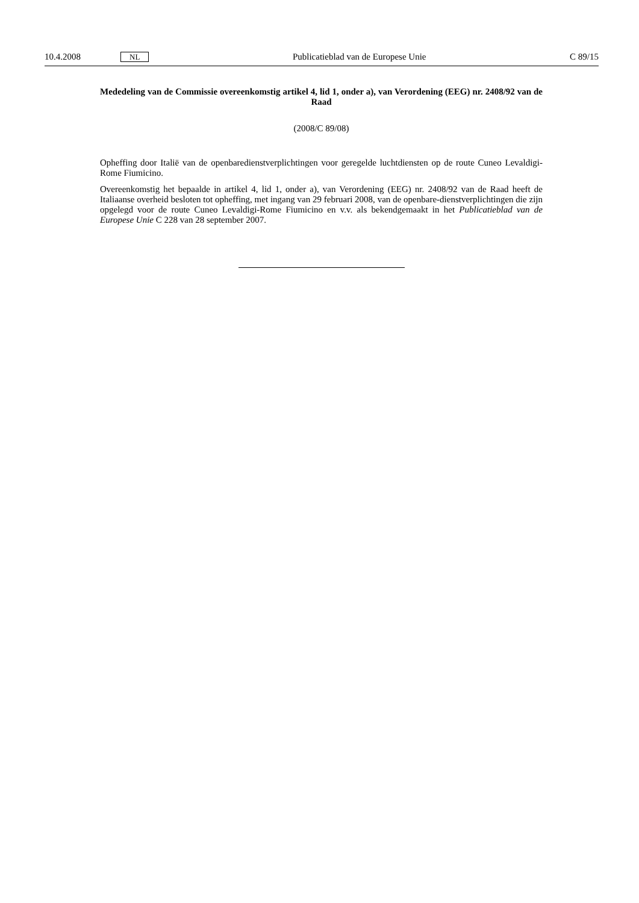10.4.2008 NL Publicatieblad van de Europese Unie C 89/15
Mededeling van de Commissie overeenkomstig artikel 4, lid 1, onder a), van Verordening (EEG) nr. 2408/92 van de Raad
(2008/C 89/08)
Opheffing door Italië van de openbaredienstverplichtingen voor geregelde luchtdiensten op de route Cuneo Levaldigi-Rome Fiumicino.
Overeenkomstig het bepaalde in artikel 4, lid 1, onder a), van Verordening (EEG) nr. 2408/92 van de Raad heeft de Italiaanse overheid besloten tot opheffing, met ingang van 29 februari 2008, van de openbare-dienstverplichtingen die zijn opgelegd voor de route Cuneo Levaldigi-Rome Fiumicino en v.v. als bekendgemaakt in het Publicatieblad van de Europese Unie C 228 van 28 september 2007.